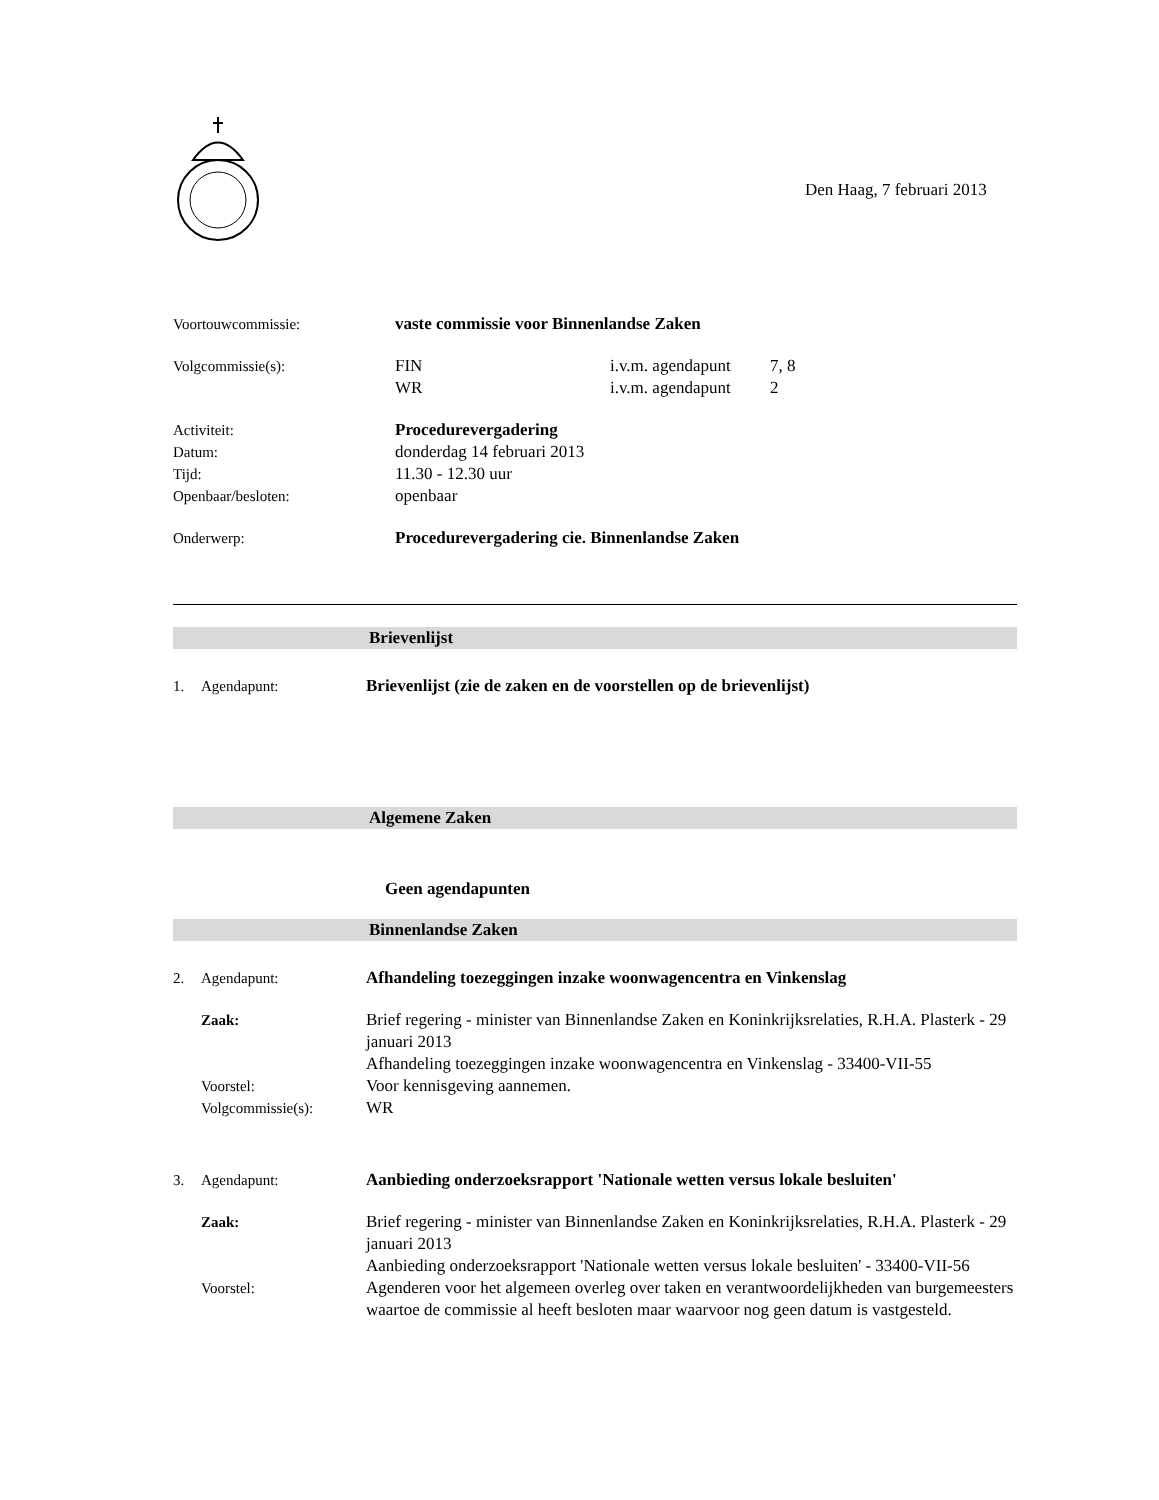Den Haag, 7 februari 2013
Voortouwcommissie: vaste commissie voor Binnenlandse Zaken
Volgcommissie(s): FIN
WR
i.v.m. agendapunt
i.v.m. agendapunt
7, 8
2
Activiteit:
Datum:
Tijd:
Openbaar/besloten:
Procedurevergadering
donderdag 14 februari 2013
11.30 - 12.30 uur
openbaar
Onderwerp: Procedurevergadering cie. Binnenlandse Zaken
Brievenlijst
1. Agendapunt: Brievenlijst (zie de zaken en de voorstellen op de brievenlijst)
Algemene Zaken
Geen agendapunten
Binnenlandse Zaken
2. Agendapunt: Afhandeling toezeggingen inzake woonwagencentra en Vinkenslag
Zaak: Brief regering - minister van Binnenlandse Zaken en Koninkrijksrelaties, R.H.A. Plasterk - 29 januari 2013
Afhandeling toezeggingen inzake woonwagencentra en Vinkenslag - 33400-VII-55
Voorstel: Voor kennisgeving aannemen.
Volgcommissie(s): WR
3. Agendapunt: Aanbieding onderzoeksrapport 'Nationale wetten versus lokale besluiten'
Zaak: Brief regering - minister van Binnenlandse Zaken en Koninkrijksrelaties, R.H.A. Plasterk - 29 januari 2013
Aanbieding onderzoeksrapport 'Nationale wetten versus lokale besluiten' - 33400-VII-56
Voorstel: Agenderen voor het algemeen overleg over taken en verantwoordelijkheden van burgemeesters waartoe de commissie al heeft besloten maar waarvoor nog geen datum is vastgesteld.